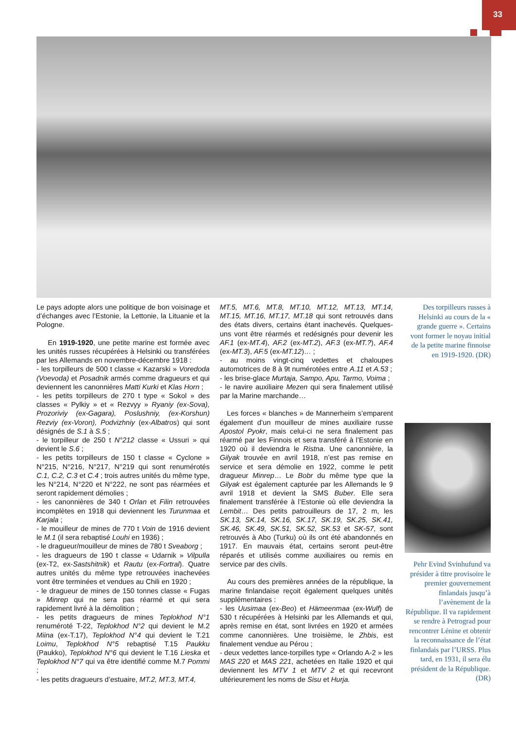33
Le pays adopte alors une politique de bon voisinage et d’échanges avec l’Estonie, la Lettonie, la Lituanie et la Pologne.
En 1919-1920, une petite marine est formée avec les unités russes récupérées à Helsinki ou transférées par les Allemands en novembre-décembre 1918 :
- les torpilleurs de 500 t classe « Kazarski » Voredoda (Voevoda) et Posadnik armés comme dragueurs et qui deviennent les canonnières Matti Kurki et Klas Horn ;
- les petits torpilleurs de 270 t type « Sokol » des classes « Pylkiy » et « Rezvyy » Ryaniy (ex-Sova), Prozoriviy (ex-Gagara), Poslushniy, (ex-Korshun) Rezviy (ex-Voron), Podvizhniy (ex-Albatros) qui sont désignés de S.1 à S.5 ;
- le torpilleur de 250 t N°212 classe « Ussuri » qui devient le S.6 ;
- les petits torpilleurs de 150 t classe « Cyclone » N°215, N°216, N°217, N°219 qui sont renumérotés C.1, C.2, C.3 et C.4 ; trois autres unités du même type, les N°214, N°220 et N°222, ne sont pas réarmées et seront rapidement démolies ;
- les canonnières de 340 t Orlan et Filin retrouvées incomplètes en 1918 qui deviennent les Turunmaa et Karjala ;
- le mouilleur de mines de 770 t Voin de 1916 devient le M.1 (il sera rebaptisé Louhi en 1936) ;
- le dragueur/mouilleur de mines de 780 t Sveaborg ;
- les dragueurs de 190 t classe « Udarnik » Vilpulla (ex-T2, ex-Sastshitnik) et Rautu (ex-Fortral). Quatre autres unités du même type retrouvées inachevées vont être terminées et vendues au Chili en 1920 ;
- le dragueur de mines de 150 tonnes classe « Fugas » Minrep qui ne sera pas réarmé et qui sera rapidement livré à la démolition ;
- les petits dragueurs de mines Teplokhod N°1 renuméroté T-22, Teplokhod N°2 qui devient le M.2 Miina (ex-T.17), Teplokhod N°4 qui devient le T.21 Loimu, Teplokhod N°5 rebaptisé T.15 Paukku (Paukko), Teplokhod N°6 qui devient le T.16 Lieska et Teplokhod N°7 qui va être identifié comme M.7 Pommi ;
- les petits dragueurs d’estuaire, MT.2, MT.3, MT.4,
MT.5, MT.6, MT.8, MT.10, MT.12, MT.13, MT.14, MT.15, MT.16, MT.17, MT.18 qui sont retrouvés dans des états divers, certains étant inachevés. Quelques-uns vont être réarmés et redésignés pour devenir les AF.1 (ex-MT.4), AF.2 (ex-MT.2), AF.3 (ex-MT.?), AF.4 (ex-MT.3), AF.5 (ex-MT.12)… ;
- au moins vingt-cinq vedettes et chaloupes automotrices de 8 à 9t numérotées entre A.11 et A.53 ;
- les brise-glace Murtaja, Sampo, Apu, Tarmo, Voima ;
- le navire auxiliaire Mezen qui sera finalement utilisé par la Marine marchande…
Les forces « blanches » de Mannerheim s’emparent également d’un mouilleur de mines auxiliaire russe Apostol Pyokr, mais celui-ci ne sera finalement pas réarmé par les Finnois et sera transféré à l’Estonie en 1920 où il deviendra le Ristna. Une canonnière, la Gilyak trouvée en avril 1918, n’est pas remise en service et sera démolie en 1922, comme le petit dragueur Minrep… Le Bobr du même type que la Gilyak est également capturée par les Allemands le 9 avril 1918 et devient la SMS Buber. Elle sera finalement transférée à l’Estonie où elle deviendra la Lembit… Des petits patrouilleurs de 17, 2 m, les SK.13, SK.14, SK.16, SK.17, SK.19, SK.25, SK.41, SK.46, SK.49, SK.51, SK.52, SK.53 et SK-57, sont retrouvés à Abo (Turku) où ils ont été abandonnés en 1917. En mauvais état, certains seront peut-être réparés et utilisés comme auxiliaires ou remis en service par des civils.
Au cours des premières années de la république, la marine finlandaise reçoit également quelques unités supplémentaires :
- les Uusimaa (ex-Beo) et Hämeenmaa (ex-Wulf) de 530 t récupérées à Helsinki par les Allemands et qui, après remise en état, sont livrées en 1920 et armées comme canonnières. Une troisième, le Zhbis, est finalement vendue au Pérou ;
- deux vedettes lance-torpilles type « Orlando A-2 » les MAS 220 et MAS 221, achetées en Italie 1920 et qui deviennent les MTV 1 et MTV 2 et qui recevront ultérieurement les noms de Sisu et Hurja.
Des torpilleurs russes à Helsinki au cours de la « grande guerre ». Certains vont former le noyau initial de la petite marine finnoise en 1919-1920. (DR)
Pehr Evind Svinhufund va présider à titre provisoire le premier gouvernement finlandais jusqu’à l’avènement de la République. Il va rapidement se rendre à Petrograd pour rencontrer Lénine et obtenir la reconnaissance de l’état finlandais par l’URSS. Plus tard, en 1931, il sera élu président de la République. (DR)